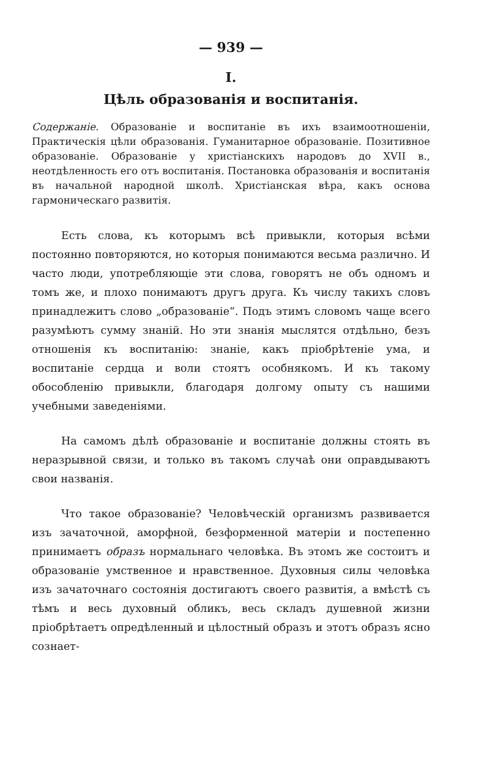— 939 —
I.
Цѣль образованія и воспитанія.
Содержаніе. Образованіе и воспитаніе въ ихъ взаимоотношеніи, Практическія цѣли образованія. Гуманитарное образованіе. Позитивное образованіе. Образованіе у христіанскихъ народовъ до XVII в., неотдѣленность его отъ воспитанія. Постановка образованія и воспитанія въ начальной народной школѣ. Христіанская вѣра, какъ основа гармоническаго развитія.
Есть слова, къ которымъ всѣ привыкли, которыя всѣми постоянно повторяются, но которыя понимаются весьма различно. И часто люди, употребляющіе эти слова, говорятъ не объ одномъ и томъ же, и плохо понимаютъ другъ друга. Къ числу такихъ словъ принадлежитъ слово „образованіе“. Подъ этимъ словомъ чаще всего разумѣютъ сумму знаній. Но эти знанія мыслятся отдѣльно, безъ отношенія къ воспитанію: знаніе, какъ пріобрѣтеніе ума, и воспитаніе сердца и воли стоятъ особнякомъ. И къ такому обособленію привыкли, благодаря долгому опыту съ нашими учебными заведеніями.
На самомъ дѣлѣ образованіе и воспитаніе должны стоять въ неразрывной связи, и только въ такомъ случаѣ они оправдываютъ свои названія.
Что такое образованіе? Человѣческій организмъ развивается изъ зачаточной, аморфной, безформенной матеріи и постепенно принимаетъ образъ нормальнаго человѣка. Въ этомъ же состоитъ и образованіе умственное и нравственное. Духовныя силы человѣка изъ зачаточнаго состоянія достигаютъ своего развитія, а вмѣстѣ съ тѣмъ и весь духовный обликъ, весь складъ душевной жизни пріобрѣтаетъ опредѣленный и цѣлостный образъ и этотъ образъ ясно сознает-